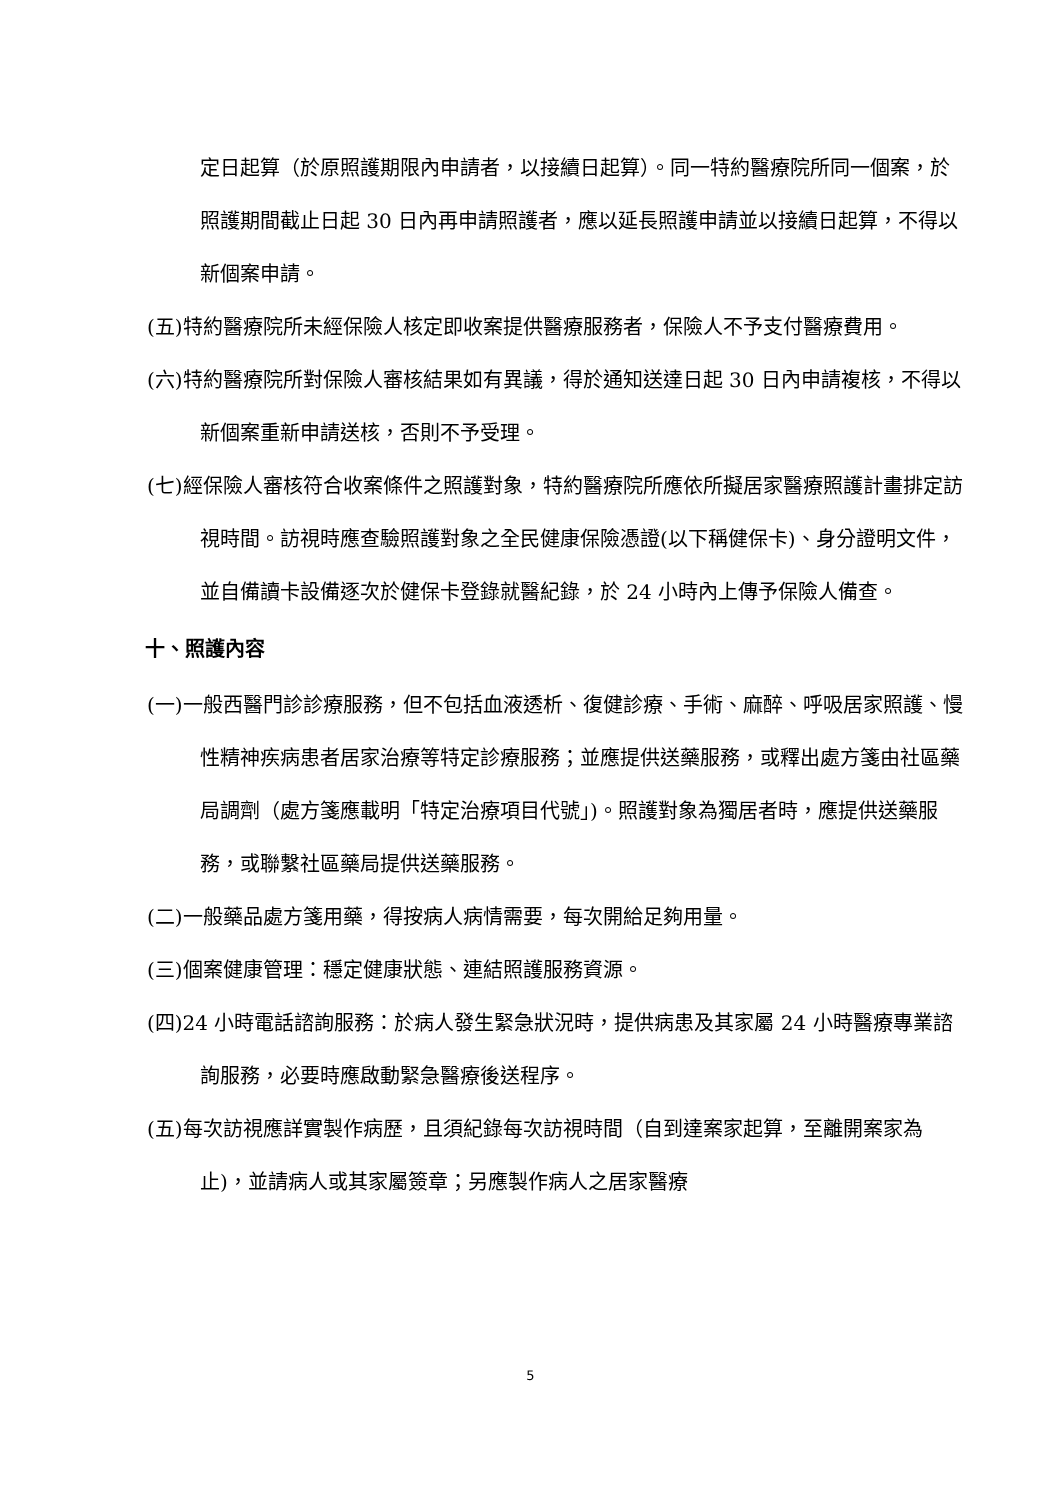定日起算（於原照護期限內申請者，以接續日起算）。同一特約醫療院所同一個案，於照護期間截止日起 30 日內再申請照護者，應以延長照護申請並以接續日起算，不得以新個案申請。
(五)特約醫療院所未經保險人核定即收案提供醫療服務者，保險人不予支付醫療費用。
(六)特約醫療院所對保險人審核結果如有異議，得於通知送達日起 30 日內申請複核，不得以新個案重新申請送核，否則不予受理。
(七)經保險人審核符合收案條件之照護對象，特約醫療院所應依所擬居家醫療照護計畫排定訪視時間。訪視時應查驗照護對象之全民健康保險憑證(以下稱健保卡)、身分證明文件，並自備讀卡設備逐次於健保卡登錄就醫紀錄，於 24 小時內上傳予保險人備查。
十、照護內容
(一)一般西醫門診診療服務，但不包括血液透析、復健診療、手術、麻醉、呼吸居家照護、慢性精神疾病患者居家治療等特定診療服務；並應提供送藥服務，或釋出處方箋由社區藥局調劑（處方箋應載明「特定治療項目代號」)。照護對象為獨居者時，應提供送藥服務，或聯繫社區藥局提供送藥服務。
(二)一般藥品處方箋用藥，得按病人病情需要，每次開給足夠用量。
(三)個案健康管理：穩定健康狀態、連結照護服務資源。
(四)24 小時電話諮詢服務：於病人發生緊急狀況時，提供病患及其家屬 24 小時醫療專業諮詢服務，必要時應啟動緊急醫療後送程序。
(五)每次訪視應詳實製作病歷，且須紀錄每次訪視時間（自到達案家起算，至離開案家為止)，並請病人或其家屬簽章；另應製作病人之居家醫療
5